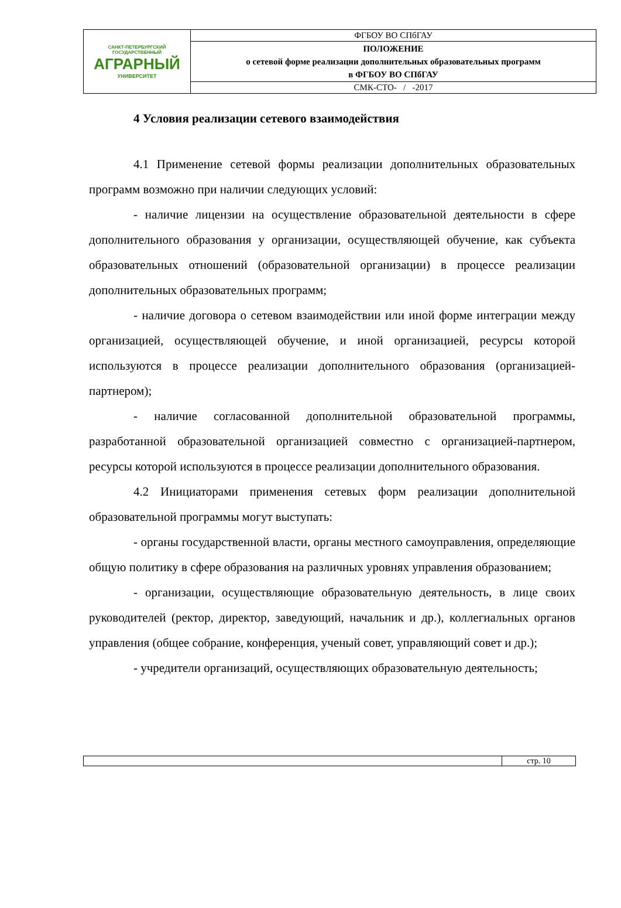| САНКТ-ПЕТЕРБУРГСКИЙ ГОСУДАРСТВЕННЫЙ АГРАРНЫЙ УНИВЕРСИТЕТ | ФГБОУ ВО СПбГАУ |
| | ПОЛОЖЕНИЕ о сетевой форме реализации дополнительных образовательных программ в ФГБОУ ВО СПбГАУ |
| | СМК-СТО- / -2017 |
4 Условия реализации сетевого взаимодействия
4.1 Применение сетевой формы реализации дополнительных образовательных программ возможно при наличии следующих условий:
- наличие лицензии на осуществление образовательной деятельности в сфере дополнительного образования у организации, осуществляющей обучение, как субъекта образовательных отношений (образовательной организации) в процессе реализации дополнительных образовательных программ;
- наличие договора о сетевом взаимодействии или иной форме интеграции между организацией, осуществляющей обучение, и иной организацией, ресурсы которой используются в процессе реализации дополнительного образования (организацией-партнером);
- наличие согласованной дополнительной образовательной программы, разработанной образовательной организацией совместно с организацией-партнером, ресурсы которой используются в процессе реализации дополнительного образования.
4.2 Инициаторами применения сетевых форм реализации дополнительной образовательной программы могут выступать:
- органы государственной власти, органы местного самоуправления, определяющие общую политику в сфере образования на различных уровнях управления образованием;
- организации, осуществляющие образовательную деятельность, в лице своих руководителей (ректор, директор, заведующий, начальник и др.), коллегиальных органов управления (общее собрание, конференция, ученый совет, управляющий совет и др.);
- учредители организаций, осуществляющих образовательную деятельность;
| | стр. 10 |